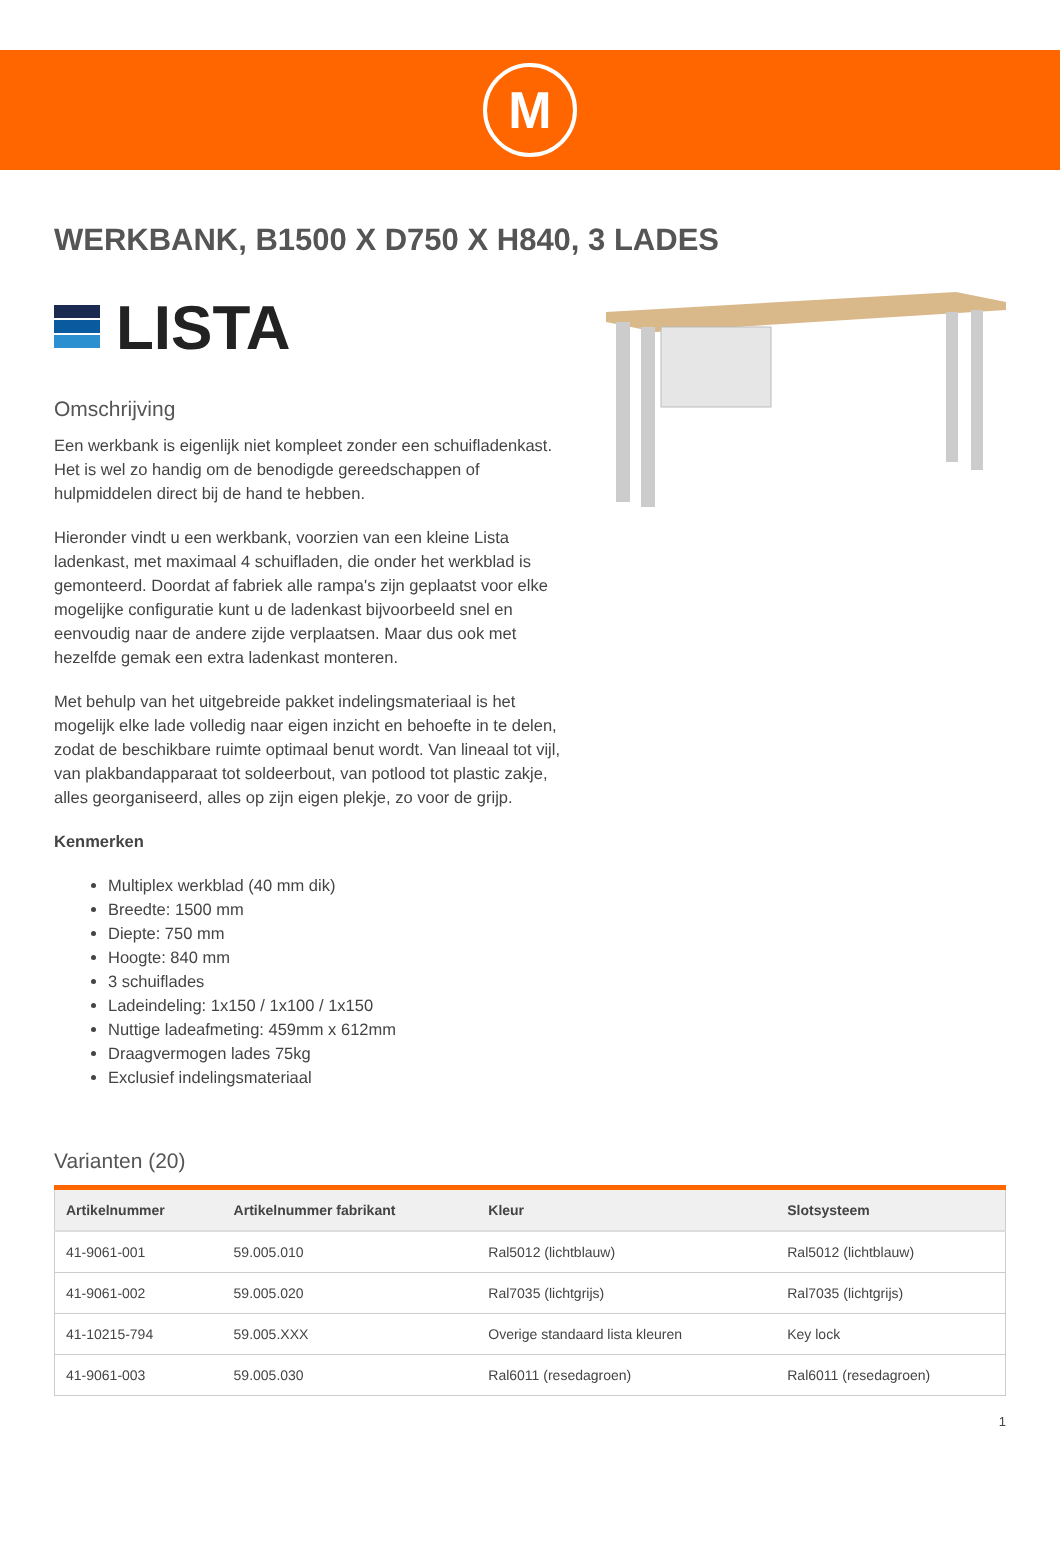M
WERKBANK, B1500 X D750 X H840, 3 LADES
LISTA
Omschrijving
Een werkbank is eigenlijk niet kompleet zonder een schuifladenkast. Het is wel zo handig om de benodigde gereedschappen of hulpmiddelen direct bij de hand te hebben.
Hieronder vindt u een werkbank, voorzien van een kleine Lista ladenkast, met maximaal 4 schuifladen, die onder het werkblad is gemonteerd. Doordat af fabriek alle rampa's zijn geplaatst voor elke mogelijke configuratie kunt u de ladenkast bijvoorbeeld snel en eenvoudig naar de andere zijde verplaatsen. Maar dus ook met hezelfde gemak een extra ladenkast monteren.
Met behulp van het uitgebreide pakket indelingsmateriaal is het mogelijk elke lade volledig naar eigen inzicht en behoefte in te delen, zodat de beschikbare ruimte optimaal benut wordt. Van lineaal tot vijl, van plakbandapparaat tot soldeerbout, van potlood tot plastic zakje, alles georganiseerd, alles op zijn eigen plekje, zo voor de grijp.
Kenmerken
Multiplex werkblad (40 mm dik)
Breedte: 1500 mm
Diepte: 750 mm
Hoogte: 840 mm
3 schuiflades
Ladeindeling: 1x150 / 1x100 / 1x150
Nuttige ladeafmeting: 459mm x 612mm
Draagvermogen lades 75kg
Exclusief indelingsmateriaal
Varianten (20)
| Artikelnummer | Artikelnummer fabrikant | Kleur | Slotsysteem |
| --- | --- | --- | --- |
| 41-9061-001 | 59.005.010 | Ral5012 (lichtblauw) | Ral5012 (lichtblauw) |
| 41-9061-002 | 59.005.020 | Ral7035 (lichtgrijs) | Ral7035 (lichtgrijs) |
| 41-10215-794 | 59.005.XXX | Overige standaard lista kleuren | Key lock |
| 41-9061-003 | 59.005.030 | Ral6011 (resedagroen) | Ral6011 (resedagroen) |
1